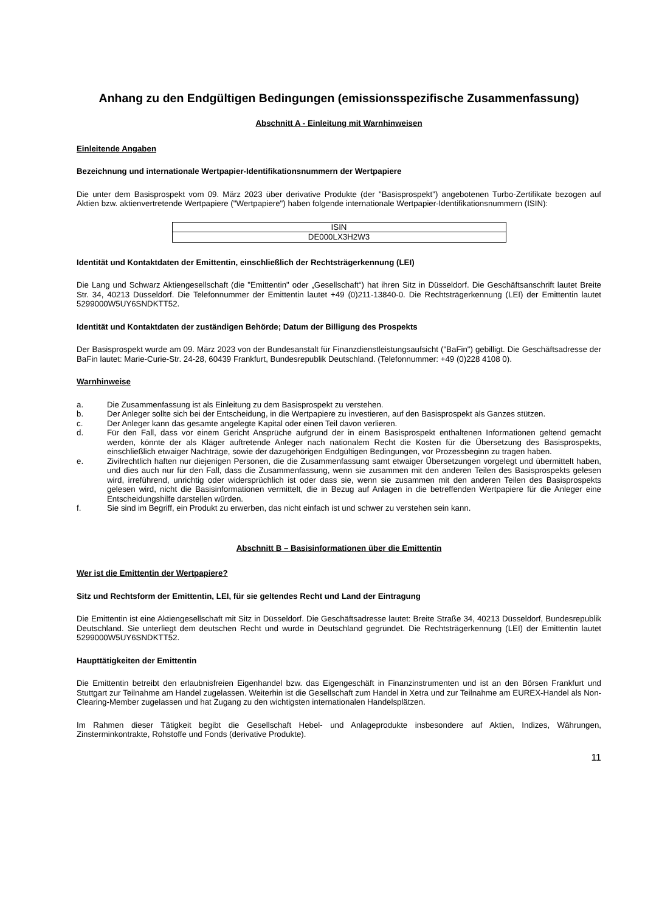Anhang zu den Endgültigen Bedingungen (emissionsspezifische Zusammenfassung)
Abschnitt A - Einleitung mit Warnhinweisen
Einleitende Angaben
Bezeichnung und internationale Wertpapier-Identifikationsnummern der Wertpapiere
Die unter dem Basisprospekt vom 09. März 2023 über derivative Produkte (der "Basisprospekt") angebotenen Turbo-Zertifikate bezogen auf Aktien bzw. aktienvertretende Wertpapiere ("Wertpapiere") haben folgende internationale Wertpapier-Identifikationsnummern (ISIN):
| ISIN |
| DE000LX3H2W3 |
Identität und Kontaktdaten der Emittentin, einschließlich der Rechtsträgerkennung (LEI)
Die Lang und Schwarz Aktiengesellschaft (die "Emittentin" oder „Gesellschaft“) hat ihren Sitz in Düsseldorf. Die Geschäftsanschrift lautet Breite Str. 34, 40213 Düsseldorf. Die Telefonnummer der Emittentin lautet +49 (0)211-13840-0. Die Rechtsträgerkennung (LEI) der Emittentin lautet 5299000W5UY6SNDKTT52.
Identität und Kontaktdaten der zuständigen Behörde; Datum der Billigung des Prospekts
Der Basisprospekt wurde am 09. März 2023 von der Bundesanstalt für Finanzdienstleistungsaufsicht ("BaFin") gebilligt. Die Geschäftsadresse der BaFin lautet: Marie-Curie-Str. 24-28, 60439 Frankfurt, Bundesrepublik Deutschland. (Telefonnummer: +49 (0)228 4108 0).
Warnhinweise
a. Die Zusammenfassung ist als Einleitung zu dem Basisprospekt zu verstehen.
b. Der Anleger sollte sich bei der Entscheidung, in die Wertpapiere zu investieren, auf den Basisprospekt als Ganzes stützen.
c. Der Anleger kann das gesamte angelegte Kapital oder einen Teil davon verlieren.
d. Für den Fall, dass vor einem Gericht Ansprüche aufgrund der in einem Basisprospekt enthaltenen Informationen geltend gemacht werden, könnte der als Kläger auftretende Anleger nach nationalem Recht die Kosten für die Übersetzung des Basisprospekts, einschließlich etwaiger Nachträge, sowie der dazugehörigen Endgültigen Bedingungen, vor Prozessbeginn zu tragen haben.
e. Zivilrechtlich haften nur diejenigen Personen, die die Zusammenfassung samt etwaiger Übersetzungen vorgelegt und übermittelt haben, und dies auch nur für den Fall, dass die Zusammenfassung, wenn sie zusammen mit den anderen Teilen des Basisprospekts gelesen wird, irreführend, unrichtig oder widersprüchlich ist oder dass sie, wenn sie zusammen mit den anderen Teilen des Basisprospekts gelesen wird, nicht die Basisinformationen vermittelt, die in Bezug auf Anlagen in die betreffenden Wertpapiere für die Anleger eine Entscheidungshilfe darstellen würden.
f. Sie sind im Begriff, ein Produkt zu erwerben, das nicht einfach ist und schwer zu verstehen sein kann.
Abschnitt B – Basisinformationen über die Emittentin
Wer ist die Emittentin der Wertpapiere?
Sitz und Rechtsform der Emittentin, LEI, für sie geltendes Recht und Land der Eintragung
Die Emittentin ist eine Aktiengesellschaft mit Sitz in Düsseldorf. Die Geschäftsadresse lautet: Breite Straße 34, 40213 Düsseldorf, Bundesrepublik Deutschland. Sie unterliegt dem deutschen Recht und wurde in Deutschland gegründet. Die Rechtsträgerkennung (LEI) der Emittentin lautet 5299000W5UY6SNDKTT52.
Haupttätigkeiten der Emittentin
Die Emittentin betreibt den erlaubnisfreien Eigenhandel bzw. das Eigengeschäft in Finanzinstrumenten und ist an den Börsen Frankfurt und Stuttgart zur Teilnahme am Handel zugelassen. Weiterhin ist die Gesellschaft zum Handel in Xetra und zur Teilnahme am EUREX-Handel als Non-Clearing-Member zugelassen und hat Zugang zu den wichtigsten internationalen Handelsplätzen.
Im Rahmen dieser Tätigkeit begibt die Gesellschaft Hebel- und Anlageprodukte insbesondere auf Aktien, Indizes, Währungen, Zinsterminkontrakte, Rohstoffe und Fonds (derivative Produkte).
11